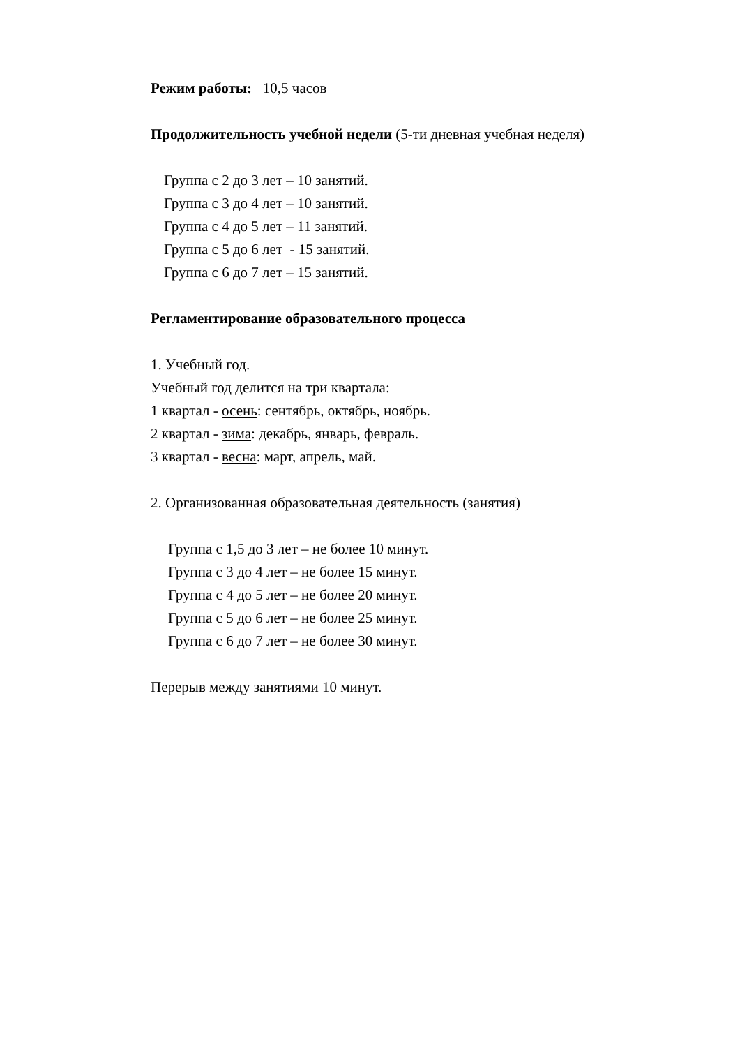Режим работы: 10,5 часов
Продолжительность учебной недели (5-ти дневная учебная неделя)
Группа с 2 до 3 лет – 10 занятий.
Группа с 3 до 4 лет – 10 занятий.
Группа с 4 до 5 лет – 11 занятий.
Группа с 5 до 6 лет - 15 занятий.
Группа с 6 до 7 лет – 15 занятий.
Регламентирование образовательного процесса
1. Учебный год.
Учебный год делится на три квартала:
1 квартал - осень: сентябрь, октябрь, ноябрь.
2 квартал - зима: декабрь, январь, февраль.
3 квартал - весна: март, апрель, май.
2. Организованная образовательная деятельность (занятия)
Группа с 1,5 до 3 лет – не более 10 минут.
Группа с 3 до 4 лет – не более 15 минут.
Группа с 4 до 5 лет – не более 20 минут.
Группа с 5 до 6 лет – не более 25 минут.
Группа с 6 до 7 лет – не более 30 минут.
Перерыв между занятиями 10 минут.